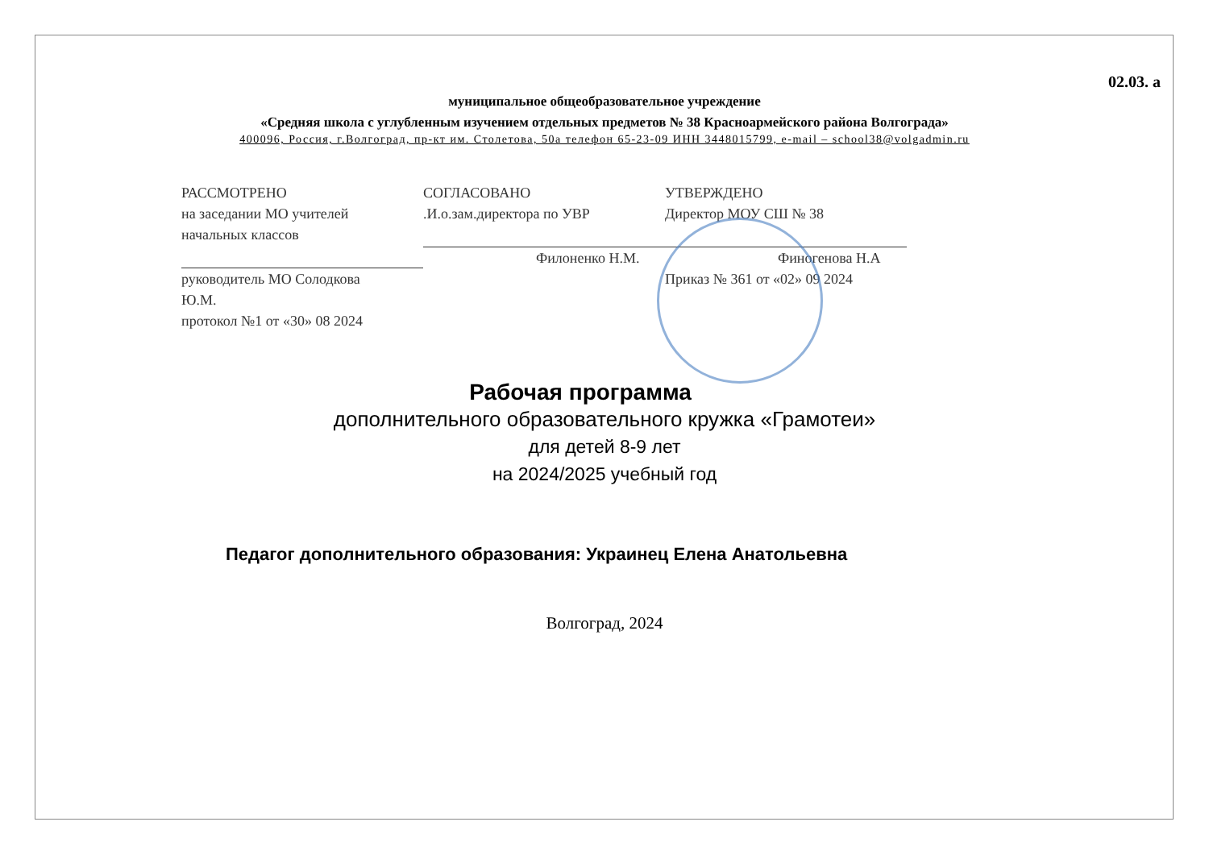02.03. а
муниципальное общеобразовательное учреждение
«Средняя школа с углубленным изучением отдельных предметов № 38 Красноармейского района Волгограда»
400096, Россия, г.Волгоград, пр-кт им. Столетова, 50а телефон 65-23-09 ИНН 3448015799, e-mail – school38@volgadmin.ru
РАССМОТРЕНО
на заседании МО учителей
начальных классов
руководитель МО Солодкова
Ю.М.
протокол №1 от «30» 08 2024
СОГЛАСОВАНО
.И.о.зам.директора по УВР
Филоненко Н.М.
УТВЕРЖДЕНО
Директор МОУ СШ № 38
Финогенова Н.А
Приказ № 361 от «02» 09 2024
Рабочая программа
дополнительного образовательного кружка «Грамотеи»
для детей 8-9 лет
на 2024/2025 учебный год
Педагог дополнительного образования: Украинец Елена Анатольевна
Волгоград, 2024